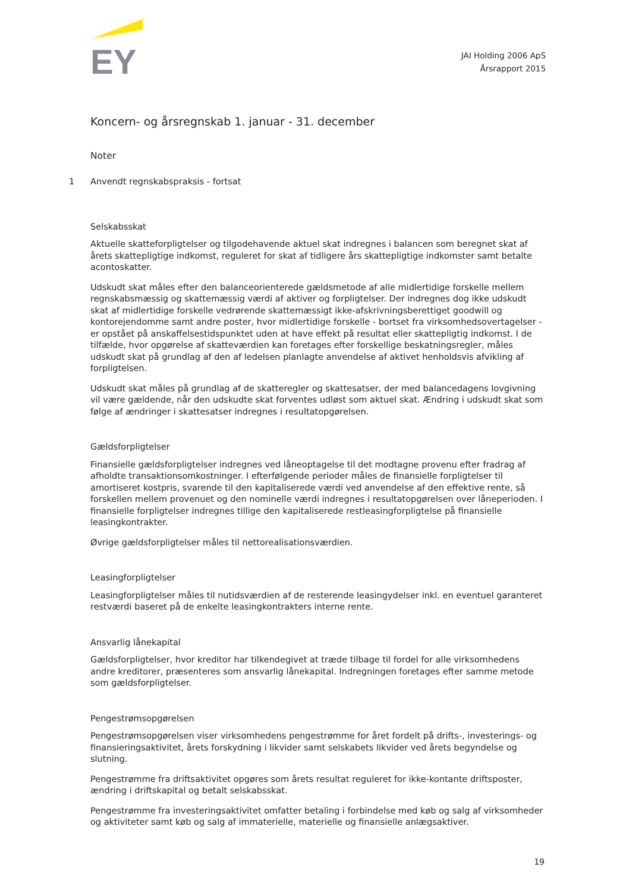EY
JAI Holding 2006 ApS
Årsrapport 2015
Koncern- og årsregnskab 1. januar - 31. december
Noter
1 Anvendt regnskabspraksis - fortsat
Selskabsskat
Aktuelle skatteforpligtelser og tilgodehavende aktuel skat indregnes i balancen som beregnet skat af årets skattepligtige indkomst, reguleret for skat af tidligere års skattepligtige indkomster samt betalte acontoskatter.
Udskudt skat måles efter den balanceorienterede gældsmetode af alle midlertidige forskelle mellem regnskabsmæssig og skattemæssig værdi af aktiver og forpligtelser. Der indregnes dog ikke udskudt skat af midlertidige forskelle vedrørende skattemæssigt ikke-afskrivningsberettiget goodwill og kontorejendomme samt andre poster, hvor midlertidige forskelle - bortset fra virksomhedsovertagelser - er opstået på anskaffelsestidspunktet uden at have effekt på resultat eller skattepligtig indkomst. I de tilfælde, hvor opgørelse af skatteværdien kan foretages efter forskellige beskatningsregler, måles udskudt skat på grundlag af den af ledelsen planlagte anvendelse af aktivet henholdsvis afvikling af forpligtelsen.
Udskudt skat måles på grundlag af de skatteregler og skattesatser, der med balancedagens lovgivning vil være gældende, når den udskudte skat forventes udløst som aktuel skat. Ændring i udskudt skat som følge af ændringer i skattesatser indregnes i resultatopgørelsen.
Gældsforpligtelser
Finansielle gældsforpligtelser indregnes ved låneoptagelse til det modtagne provenu efter fradrag af afholdte transaktionsomkostninger. I efterfølgende perioder måles de finansielle forpligtelser til amortiseret kostpris, svarende til den kapitaliserede værdi ved anvendelse af den effektive rente, så forskellen mellem provenuet og den nominelle værdi indregnes i resultatopgørelsen over låneperioden. I finansielle forpligtelser indregnes tillige den kapitaliserede restleasingforpligtelse på finansielle leasingkontrakter.
Øvrige gældsforpligtelser måles til nettorealisationsværdien.
Leasingforpligtelser
Leasingforpligtelser måles til nutidsværdien af de resterende leasingydelser inkl. en eventuel garanteret restværdi baseret på de enkelte leasingkontrakters interne rente.
Ansvarlig lånekapital
Gældsforpligtelser, hvor kreditor har tilkendegivet at træde tilbage til fordel for alle virksomhedens andre kreditorer, præsenteres som ansvarlig lånekapital. Indregningen foretages efter samme metode som gældsforpligtelser.
Pengestrømsopgørelsen
Pengestrømsopgørelsen viser virksomhedens pengestrømme for året fordelt på drifts-, investerings- og finansieringsaktivitet, årets forskydning i likvider samt selskabets likvider ved årets begyndelse og slutning.
Pengestrømme fra driftsaktivitet opgøres som årets resultat reguleret for ikke-kontante driftsposter, ændring i driftskapital og betalt selskabsskat.
Pengestrømme fra investeringsaktivitet omfatter betaling i forbindelse med køb og salg af virksomheder og aktiviteter samt køb og salg af immaterielle, materielle og finansielle anlægsaktiver.
19